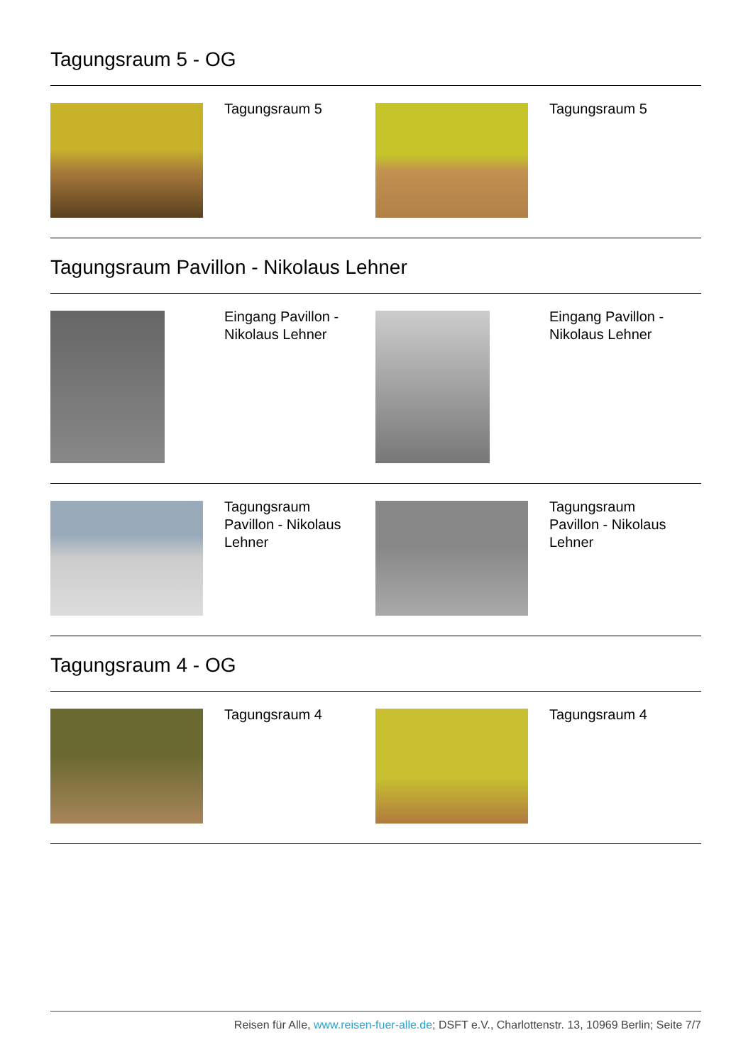Tagungsraum 5 - OG
Tagungsraum 5 Tagungsraum 5
Tagungsraum Pavillon - Nikolaus Lehner
Eingang Pavillon - Nikolaus Lehner Eingang Pavillon - Nikolaus Lehner
Tagungsraum Pavillon - Nikolaus Lehner Tagungsraum Pavillon - Nikolaus Lehner
Tagungsraum 4 - OG
Tagungsraum 4 Tagungsraum 4
Reisen für Alle, www.reisen-fuer-alle.de; DSFT e.V., Charlottenstr. 13, 10969 Berlin; Seite 7/7